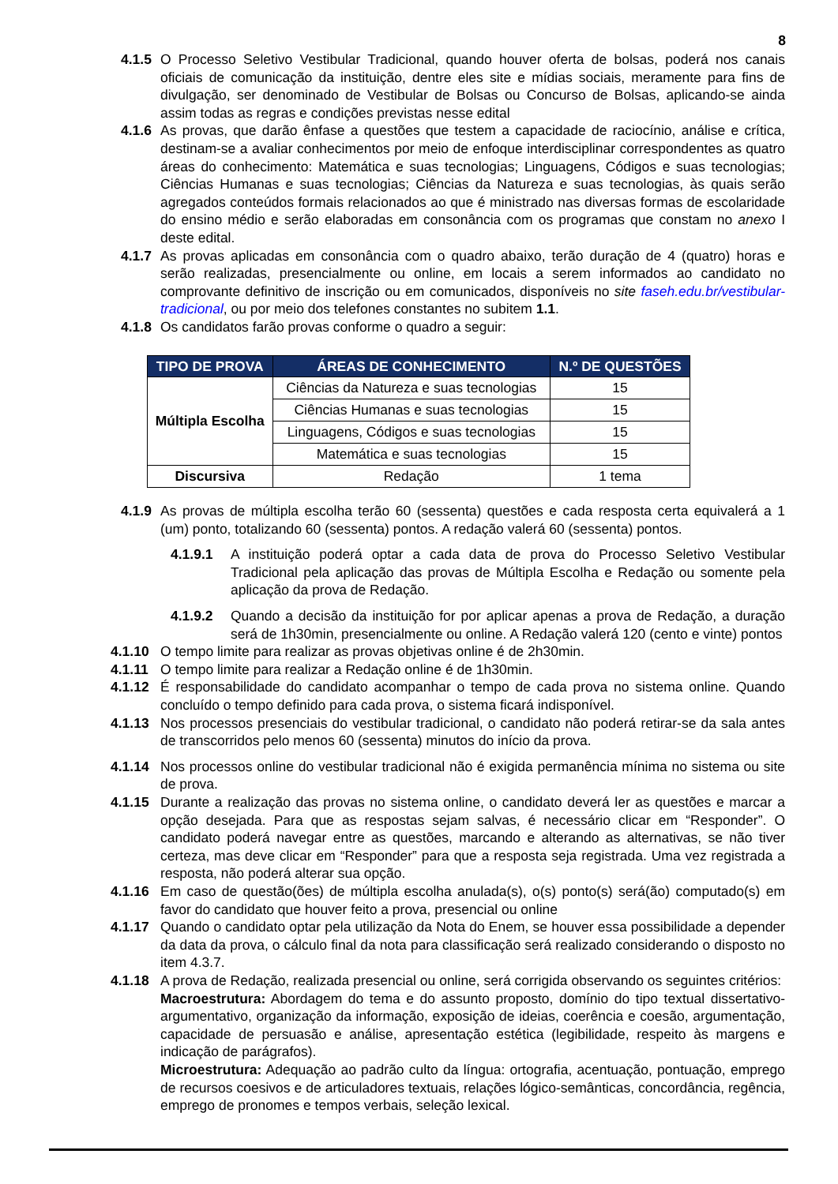8
4.1.5 O Processo Seletivo Vestibular Tradicional, quando houver oferta de bolsas, poderá nos canais oficiais de comunicação da instituição, dentre eles site e mídias sociais, meramente para fins de divulgação, ser denominado de Vestibular de Bolsas ou Concurso de Bolsas, aplicando-se ainda assim todas as regras e condições previstas nesse edital
4.1.6 As provas, que darão ênfase a questões que testem a capacidade de raciocínio, análise e crítica, destinam-se a avaliar conhecimentos por meio de enfoque interdisciplinar correspondentes as quatro áreas do conhecimento: Matemática e suas tecnologias; Linguagens, Códigos e suas tecnologias; Ciências Humanas e suas tecnologias; Ciências da Natureza e suas tecnologias, às quais serão agregados conteúdos formais relacionados ao que é ministrado nas diversas formas de escolaridade do ensino médio e serão elaboradas em consonância com os programas que constam no anexo I deste edital.
4.1.7 As provas aplicadas em consonância com o quadro abaixo, terão duração de 4 (quatro) horas e serão realizadas, presencialmente ou online, em locais a serem informados ao candidato no comprovante definitivo de inscrição ou em comunicados, disponíveis no site faseh.edu.br/vestibular-tradicional, ou por meio dos telefones constantes no subitem 1.1.
4.1.8 Os candidatos farão provas conforme o quadro a seguir:
| TIPO DE PROVA | ÁREAS DE CONHECIMENTO | N.º DE QUESTÕES |
| --- | --- | --- |
| Múltipla Escolha | Ciências da Natureza e suas tecnologias | 15 |
| | Ciências Humanas e suas tecnologias | 15 |
| | Linguagens, Códigos e suas tecnologias | 15 |
| | Matemática e suas tecnologias | 15 |
| Discursiva | Redação | 1 tema |
4.1.9 As provas de múltipla escolha terão 60 (sessenta) questões e cada resposta certa equivalerá a 1 (um) ponto, totalizando 60 (sessenta) pontos. A redação valerá 60 (sessenta) pontos.
4.1.9.1 A instituição poderá optar a cada data de prova do Processo Seletivo Vestibular Tradicional pela aplicação das provas de Múltipla Escolha e Redação ou somente pela aplicação da prova de Redação.
4.1.9.2 Quando a decisão da instituição for por aplicar apenas a prova de Redação, a duração será de 1h30min, presencialmente ou online. A Redação valerá 120 (cento e vinte) pontos
4.1.10 O tempo limite para realizar as provas objetivas online é de 2h30min.
4.1.11 O tempo limite para realizar a Redação online é de 1h30min.
4.1.12 É responsabilidade do candidato acompanhar o tempo de cada prova no sistema online. Quando concluído o tempo definido para cada prova, o sistema ficará indisponível.
4.1.13 Nos processos presenciais do vestibular tradicional, o candidato não poderá retirar-se da sala antes de transcorridos pelo menos 60 (sessenta) minutos do início da prova.
4.1.14 Nos processos online do vestibular tradicional não é exigida permanência mínima no sistema ou site de prova.
4.1.15 Durante a realização das provas no sistema online, o candidato deverá ler as questões e marcar a opção desejada. Para que as respostas sejam salvas, é necessário clicar em “Responder”. O candidato poderá navegar entre as questões, marcando e alterando as alternativas, se não tiver certeza, mas deve clicar em “Responder” para que a resposta seja registrada. Uma vez registrada a resposta, não poderá alterar sua opção.
4.1.16 Em caso de questão(ões) de múltipla escolha anulada(s), o(s) ponto(s) será(ão) computado(s) em favor do candidato que houver feito a prova, presencial ou online
4.1.17 Quando o candidato optar pela utilização da Nota do Enem, se houver essa possibilidade a depender da data da prova, o cálculo final da nota para classificação será realizado considerando o disposto no item 4.3.7.
4.1.18 A prova de Redação, realizada presencial ou online, será corrigida observando os seguintes critérios:
Macroestrutura: Abordagem do tema e do assunto proposto, domínio do tipo textual dissertativo-argumentativo, organização da informação, exposição de ideias, coerência e coesão, argumentação, capacidade de persuasão e análise, apresentação estética (legibilidade, respeito às margens e indicação de parágrafos).
Microestrutura: Adequação ao padrão culto da língua: ortografia, acentuação, pontuação, emprego de recursos coesivos e de articuladores textuais, relações lógico-semânticas, concordância, regência, emprego de pronomes e tempos verbais, seleção lexical.